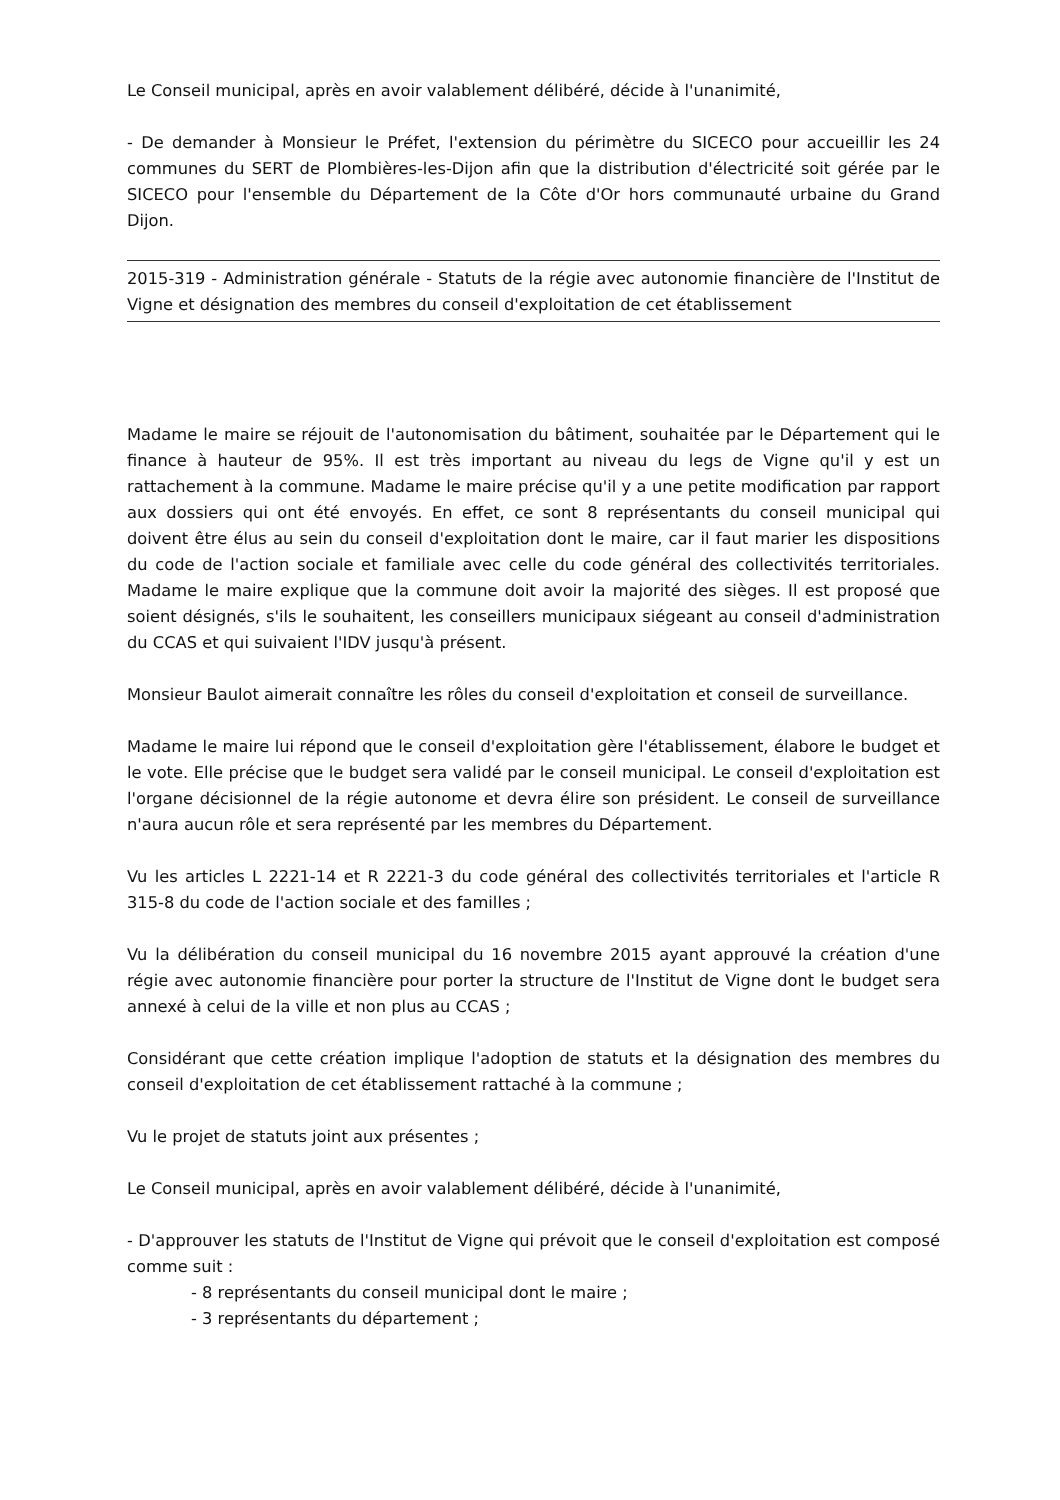Le Conseil municipal, après en avoir valablement délibéré, décide à l'unanimité,
- De demander à Monsieur le Préfet, l'extension du périmètre du SICECO pour accueillir les 24 communes du SERT de Plombières-les-Dijon afin que la distribution d'électricité soit gérée par le SICECO pour l'ensemble du Département de la Côte d'Or hors communauté urbaine du Grand Dijon.
2015-319 - Administration générale - Statuts de la régie avec autonomie financière de l'Institut de Vigne et désignation des membres du conseil d'exploitation de cet établissement
Madame le maire se réjouit de l'autonomisation du bâtiment, souhaitée par le Département qui le finance à hauteur de 95%. Il est très important au niveau du legs de Vigne qu'il y est un rattachement à la commune. Madame le maire précise qu'il y a une petite modification par rapport aux dossiers qui ont été envoyés. En effet, ce sont 8 représentants du conseil municipal qui doivent être élus au sein du conseil d'exploitation dont le maire, car il faut marier les dispositions du code de l'action sociale et familiale avec celle du code général des collectivités territoriales. Madame le maire explique que la commune doit avoir la majorité des sièges. Il est proposé que soient désignés, s'ils le souhaitent, les conseillers municipaux siégeant au conseil d'administration du CCAS et qui suivaient l'IDV jusqu'à présent.
Monsieur Baulot aimerait connaître les rôles du conseil d'exploitation et conseil de surveillance.
Madame le maire lui répond que le conseil d'exploitation gère l'établissement, élabore le budget et le vote. Elle précise que le budget sera validé par le conseil municipal. Le conseil d'exploitation est l'organe décisionnel de la régie autonome et devra élire son président. Le conseil de surveillance n'aura aucun rôle et sera représenté par les membres du Département.
Vu les articles L 2221-14 et R 2221-3 du code général des collectivités territoriales et l'article R 315-8 du code de l'action sociale et des familles ;
Vu la délibération du conseil municipal du 16 novembre 2015 ayant approuvé la création d'une régie avec autonomie financière pour porter la structure de l'Institut de Vigne dont le budget sera annexé à celui de la ville et non plus au CCAS ;
Considérant que cette création implique l'adoption de statuts et la désignation des membres du conseil d'exploitation de cet établissement rattaché à la commune ;
Vu le projet de statuts joint aux présentes ;
Le Conseil municipal, après en avoir valablement délibéré, décide à l'unanimité,
- D'approuver les statuts de l'Institut de Vigne qui prévoit que le conseil d'exploitation est composé comme suit :
- 8 représentants du conseil municipal dont le maire ;
- 3 représentants du département ;